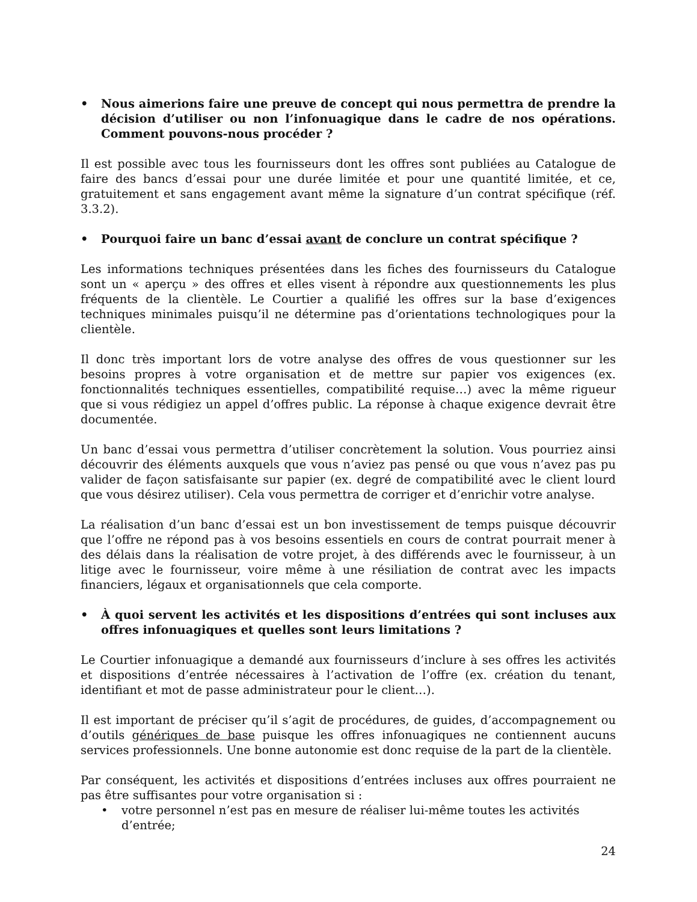• Nous aimerions faire une preuve de concept qui nous permettra de prendre la décision d’utiliser ou non l’infonuagique dans le cadre de nos opérations. Comment pouvons-nous procéder ?
Il est possible avec tous les fournisseurs dont les offres sont publiées au Catalogue de faire des bancs d’essai pour une durée limitée et pour une quantité limitée, et ce, gratuitement et sans engagement avant même la signature d’un contrat spécifique (réf. 3.3.2).
• Pourquoi faire un banc d’essai avant de conclure un contrat spécifique ?
Les informations techniques présentées dans les fiches des fournisseurs du Catalogue sont un « aperçu » des offres et elles visent à répondre aux questionnements les plus fréquents de la clientèle. Le Courtier a qualifié les offres sur la base d’exigences techniques minimales puisqu’il ne détermine pas d’orientations technologiques pour la clientèle.
Il donc très important lors de votre analyse des offres de vous questionner sur les besoins propres à votre organisation et de mettre sur papier vos exigences (ex. fonctionnalités techniques essentielles, compatibilité requise…) avec la même rigueur que si vous rédigiez un appel d’offres public. La réponse à chaque exigence devrait être documentée.
Un banc d’essai vous permettra d’utiliser concrètement la solution. Vous pourriez ainsi découvrir des éléments auxquels que vous n’aviez pas pensé ou que vous n’avez pas pu valider de façon satisfaisante sur papier (ex. degré de compatibilité avec le client lourd que vous désirez utiliser). Cela vous permettra de corriger et d’enrichir votre analyse.
La réalisation d’un banc d’essai est un bon investissement de temps puisque découvrir que l’offre ne répond pas à vos besoins essentiels en cours de contrat pourrait mener à des délais dans la réalisation de votre projet, à des différends avec le fournisseur, à un litige avec le fournisseur, voire même à une résiliation de contrat avec les impacts financiers, légaux et organisationnels que cela comporte.
• À quoi servent les activités et les dispositions d’entrées qui sont incluses aux offres infonuagiques et quelles sont leurs limitations ?
Le Courtier infonuagique a demandé aux fournisseurs d’inclure à ses offres les activités et dispositions d’entrée nécessaires à l’activation de l’offre (ex. création du tenant, identifiant et mot de passe administrateur pour le client…).
Il est important de préciser qu’il s’agit de procédures, de guides, d’accompagnement ou d’outils génériques de base puisque les offres infonuagiques ne contiennent aucuns services professionnels. Une bonne autonomie est donc requise de la part de la clientèle.
Par conséquent, les activités et dispositions d’entrées incluses aux offres pourraient ne pas être suffisantes pour votre organisation si :
• votre personnel n’est pas en mesure de réaliser lui-même toutes les activités d’entrée;
24